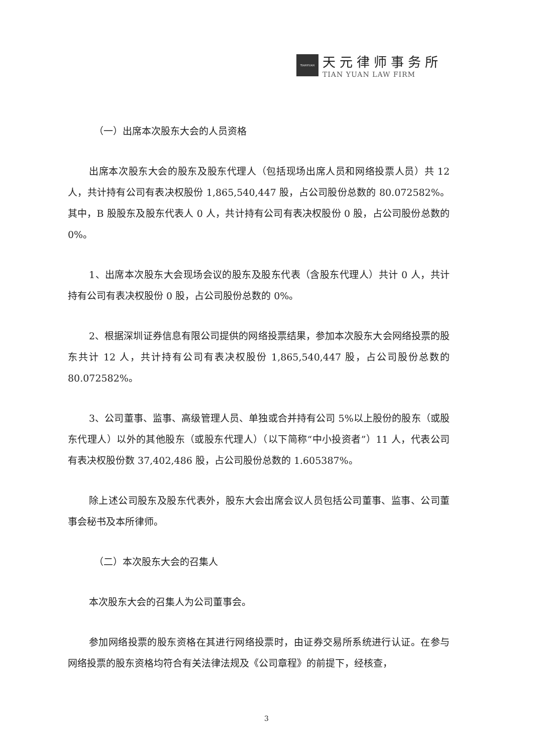TIANYUAN
天元律师事务所
TIAN YUAN LAW FIRM
（一）出席本次股东大会的人员资格
出席本次股东大会的股东及股东代理人（包括现场出席人员和网络投票人员）共 12 人，共计持有公司有表决权股份 1,865,540,447 股，占公司股份总数的 80.072582%。其中，B 股股东及股东代表人 0 人，共计持有公司有表决权股份 0 股，占公司股份总数的 0%。
1、出席本次股东大会现场会议的股东及股东代表（含股东代理人）共计 0 人，共计持有公司有表决权股份 0 股，占公司股份总数的 0%。
2、根据深圳证券信息有限公司提供的网络投票结果，参加本次股东大会网络投票的股东共计 12 人，共计持有公司有表决权股份 1,865,540,447 股，占公司股份总数的 80.072582%。
3、公司董事、监事、高级管理人员、单独或合并持有公司 5%以上股份的股东（或股东代理人）以外的其他股东（或股东代理人）（以下简称“中小投资者”）11 人，代表公司有表决权股份数 37,402,486 股，占公司股份总数的 1.605387%。
除上述公司股东及股东代表外，股东大会出席会议人员包括公司董事、监事、公司董事会秘书及本所律师。
（二）本次股东大会的召集人
本次股东大会的召集人为公司董事会。
参加网络投票的股东资格在其进行网络投票时，由证券交易所系统进行认证。在参与网络投票的股东资格均符合有关法律法规及《公司章程》的前提下，经核查，
3